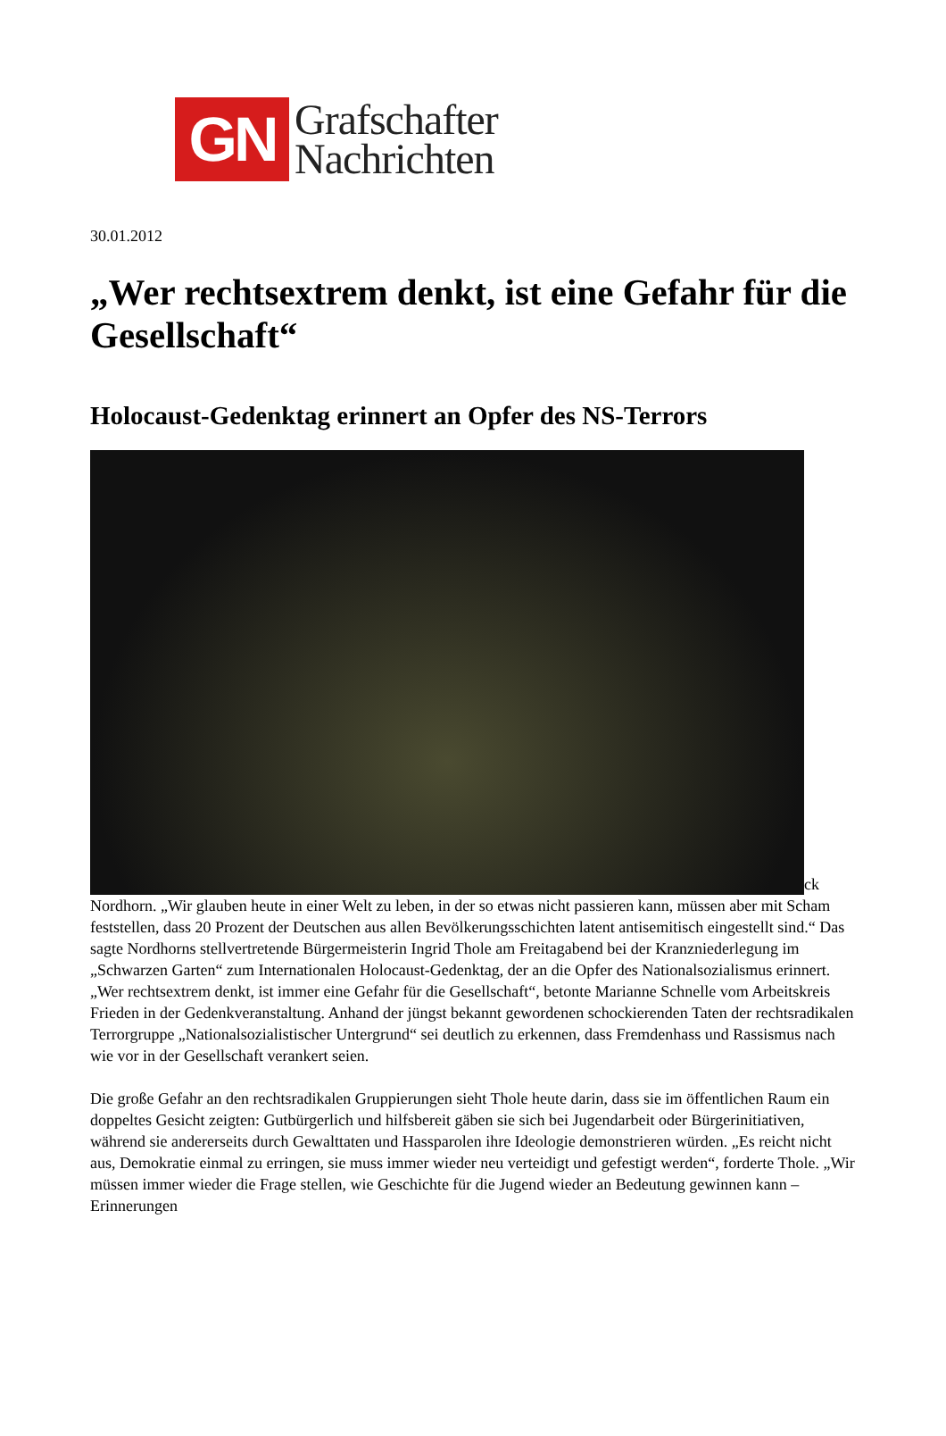GN
Grafschafter
Nachrichten
30.01.2012
„Wer rechtsextrem denkt, ist eine Gefahr für die Gesellschaft“
Holocaust-Gedenktag erinnert an Opfer des NS-Terrors
ck
Nordhorn. „Wir glauben heute in einer Welt zu leben, in der so etwas nicht passieren kann, müssen aber mit Scham feststellen, dass 20 Prozent der Deutschen aus allen Bevölkerungsschichten latent antisemitisch eingestellt sind.“ Das sagte Nordhorns stellvertretende Bürgermeisterin Ingrid Thole am Freitagabend bei der Kranzniederlegung im „Schwarzen Garten“ zum Internationalen Holocaust-Gedenktag, der an die Opfer des Nationalsozialismus erinnert. „Wer rechtsextrem denkt, ist immer eine Gefahr für die Gesellschaft“, betonte Marianne Schnelle vom Arbeitskreis Frieden in der Gedenkveranstaltung. Anhand der jüngst bekannt gewordenen schockierenden Taten der rechtsradikalen Terrorgruppe „Nationalsozialistischer Untergrund“ sei deutlich zu erkennen, dass Fremdenhass und Rassismus nach wie vor in der Gesellschaft verankert seien.
Die große Gefahr an den rechtsradikalen Gruppierungen sieht Thole heute darin, dass sie im öffentlichen Raum ein doppeltes Gesicht zeigten: Gutbürgerlich und hilfsbereit gäben sie sich bei Jugendarbeit oder Bürgerinitiativen, während sie andererseits durch Gewalttaten und Hassparolen ihre Ideologie demonstrieren würden. „Es reicht nicht aus, Demokratie einmal zu erringen, sie muss immer wieder neu verteidigt und gefestigt werden“, forderte Thole. „Wir müssen immer wieder die Frage stellen, wie Geschichte für die Jugend wieder an Bedeutung gewinnen kann – Erinnerungen